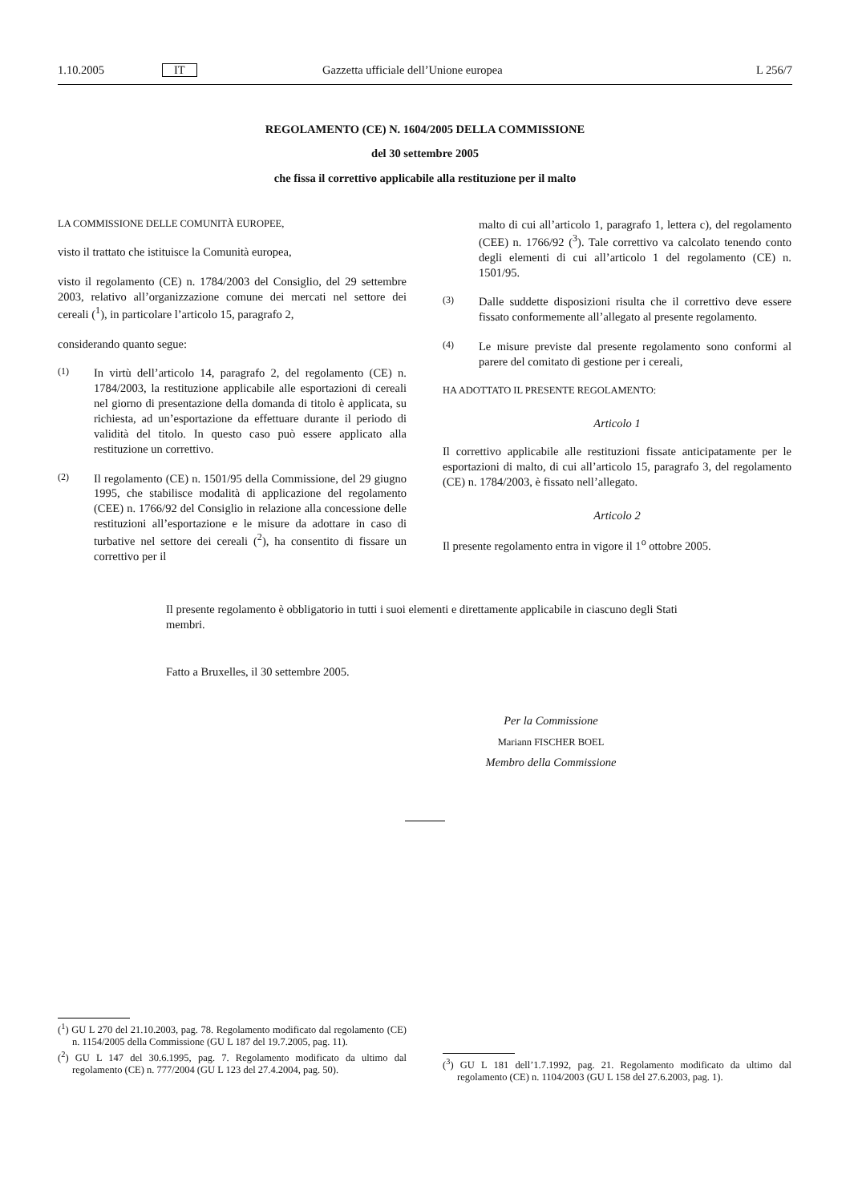1.10.2005 IT Gazzetta ufficiale dell’Unione europea L 256/7
REGOLAMENTO (CE) N. 1604/2005 DELLA COMMISSIONE
del 30 settembre 2005
che fissa il correttivo applicabile alla restituzione per il malto
LA COMMISSIONE DELLE COMUNITÀ EUROPEE,
visto il trattato che istituisce la Comunità europea,
visto il regolamento (CE) n. 1784/2003 del Consiglio, del 29 settembre 2003, relativo all’organizzazione comune dei mercati nel settore dei cereali (<sup>1</sup>), in particolare l’articolo 15, paragrafo 2,
considerando quanto segue:
(1)
In virtù dell’articolo 14, paragrafo 2, del regolamento (CE) n. 1784/2003, la restituzione applicabile alle esportazioni di cereali nel giorno di presentazione della domanda di titolo è applicata, su richiesta, ad un’esportazione da effettuare durante il periodo di validità del titolo. In questo caso può essere applicato alla restituzione un correttivo.
(2)
Il regolamento (CE) n. 1501/95 della Commissione, del 29 giugno 1995, che stabilisce modalità di applicazione del regolamento (CEE) n. 1766/92 del Consiglio in relazione alla concessione delle restituzioni all’esportazione e le misure da adottare in caso di turbative nel settore dei cereali (<sup>2</sup>), ha consentito di fissare un correttivo per il
malto di cui all’articolo 1, paragrafo 1, lettera c), del regolamento (CEE) n. 1766/92 (<sup>3</sup>). Tale correttivo va calcolato tenendo conto degli elementi di cui all’articolo 1 del regolamento (CE) n. 1501/95.
(3)
Dalle suddette disposizioni risulta che il correttivo deve essere fissato conformemente all’allegato al presente regolamento.
(4)
Le misure previste dal presente regolamento sono conformi al parere del comitato di gestione per i cereali,
HA ADOTTATO IL PRESENTE REGOLAMENTO:
Articolo 1
Il correttivo applicabile alle restituzioni fissate anticipatamente per le esportazioni di malto, di cui all’articolo 15, paragrafo 3, del regolamento (CE) n. 1784/2003, è fissato nell’allegato.
Articolo 2
Il presente regolamento entra in vigore il 1<sup>o</sup> ottobre 2005.
Il presente regolamento è obbligatorio in tutti i suoi elementi e direttamente applicabile in ciascuno degli Stati membri.
Fatto a Bruxelles, il 30 settembre 2005.
Per la Commissione
Mariann FISCHER BOEL
Membro della Commissione
(<sup>1</sup>) GU L 270 del 21.10.2003, pag. 78. Regolamento modificato dal regolamento (CE) n. 1154/2005 della Commissione (GU L 187 del 19.7.2005, pag. 11).
(<sup>2</sup>) GU L 147 del 30.6.1995, pag. 7. Regolamento modificato da ultimo dal regolamento (CE) n. 777/2004 (GU L 123 del 27.4.2004, pag. 50).
(<sup>3</sup>) GU L 181 dell’1.7.1992, pag. 21. Regolamento modificato da ultimo dal regolamento (CE) n. 1104/2003 (GU L 158 del 27.6.2003, pag. 1).